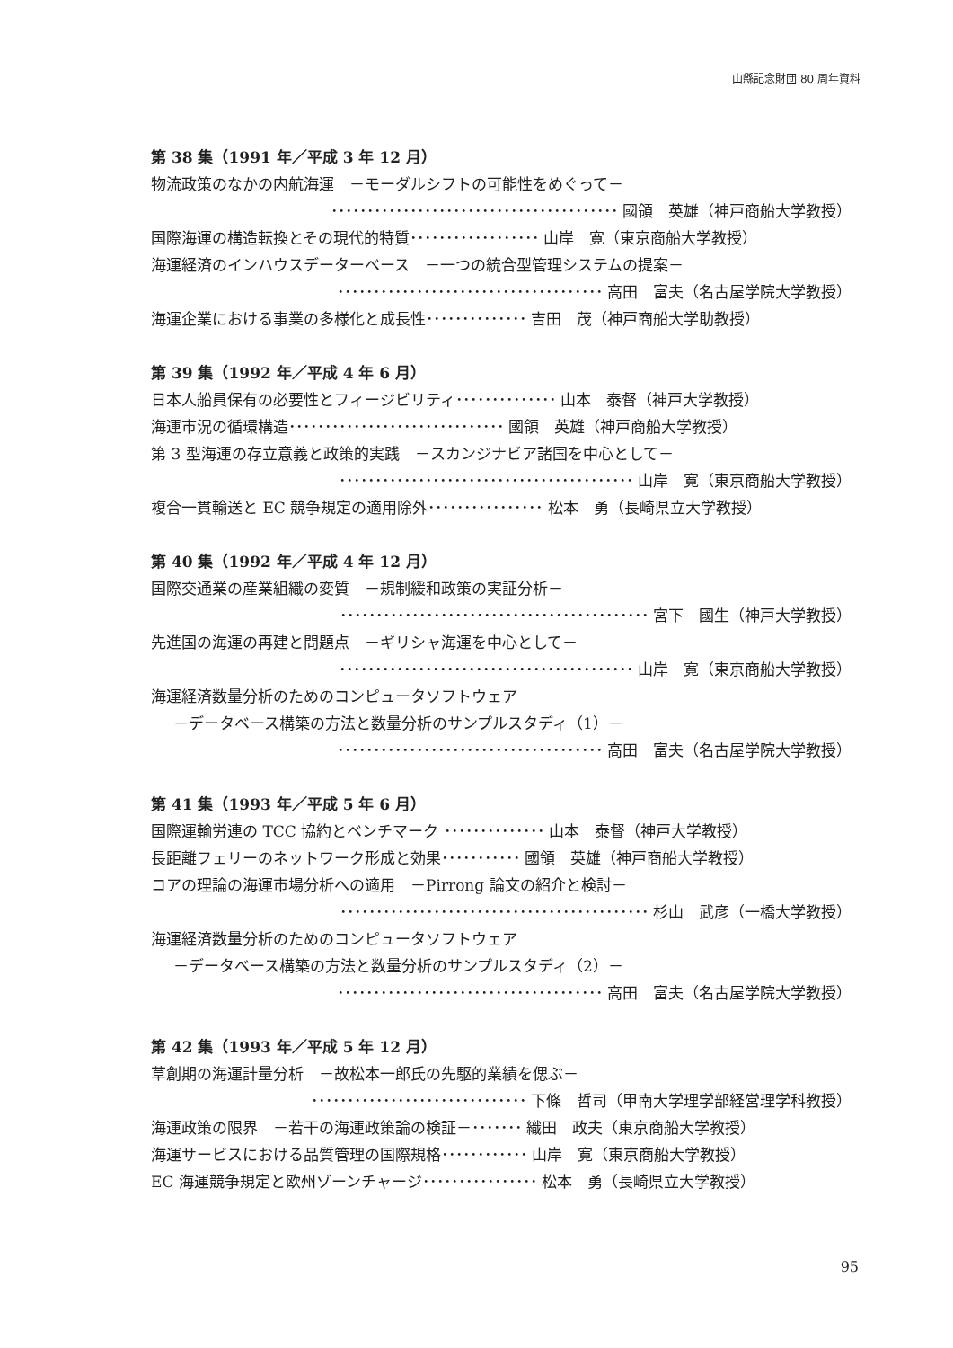山縣記念財団 80 周年資料
第 38 集（1991 年／平成 3 年 12 月）
物流政策のなかの内航海運　－モーダルシフトの可能性をめぐって－
････････････････････････････････････････ 國領　英雄（神戸商船大学教授）
国際海運の構造転換とその現代的特質･･････････････････ 山岸　寛（東京商船大学教授）
海運経済のインハウスデーターベース　－一つの統合型管理システムの提案－
･････････････････････････････････････ 高田　富夫（名古屋学院大学教授）
海運企業における事業の多様化と成長性･･････････････ 吉田　茂（神戸商船大学助教授）
第 39 集（1992 年／平成 4 年 6 月）
日本人船員保有の必要性とフィージビリティ･･････････････ 山本　泰督（神戸大学教授）
海運市況の循環構造･･････････････････････････････ 國領　英雄（神戸商船大学教授）
第 3 型海運の存立意義と政策的実践　－スカンジナビア諸国を中心として－
･････････････････････････････････････････ 山岸　寛（東京商船大学教授）
複合一貫輸送と EC 競争規定の適用除外････････････････ 松本　勇（長崎県立大学教授）
第 40 集（1992 年／平成 4 年 12 月）
国際交通業の産業組織の変質　－規制緩和政策の実証分析－
･･･････････････････････････････････････････ 宮下　國生（神戸大学教授）
先進国の海運の再建と問題点　－ギリシャ海運を中心として－
･････････････････････････････････････････ 山岸　寛（東京商船大学教授）
海運経済数量分析のためのコンピュータソフトウェア
－データベース構築の方法と数量分析のサンプルスタディ（1）－
･････････････････････････････････････ 高田　富夫（名古屋学院大学教授）
第 41 集（1993 年／平成 5 年 6 月）
国際運輸労連の TCC 協約とベンチマーク ･･････････････ 山本　泰督（神戸大学教授）
長距離フェリーのネットワーク形成と効果･･･････････ 國領　英雄（神戸商船大学教授）
コアの理論の海運市場分析への適用　－Pirrong 論文の紹介と検討－
･･･････････････････････････････････････････ 杉山　武彦（一橋大学教授）
海運経済数量分析のためのコンピュータソフトウェア
－データベース構築の方法と数量分析のサンプルスタディ（2）－
･････････････････････････････････････ 高田　富夫（名古屋学院大学教授）
第 42 集（1993 年／平成 5 年 12 月）
草創期の海運計量分析　－故松本一郎氏の先駆的業績を偲ぶ－
･･････････････････････････････ 下條　哲司（甲南大学理学部経営理学科教授）
海運政策の限界　－若干の海運政策論の検証－･･･････ 織田　政夫（東京商船大学教授）
海運サービスにおける品質管理の国際規格････････････ 山岸　寛（東京商船大学教授）
EC 海運競争規定と欧州ゾーンチャージ････････････････ 松本　勇（長崎県立大学教授）
95